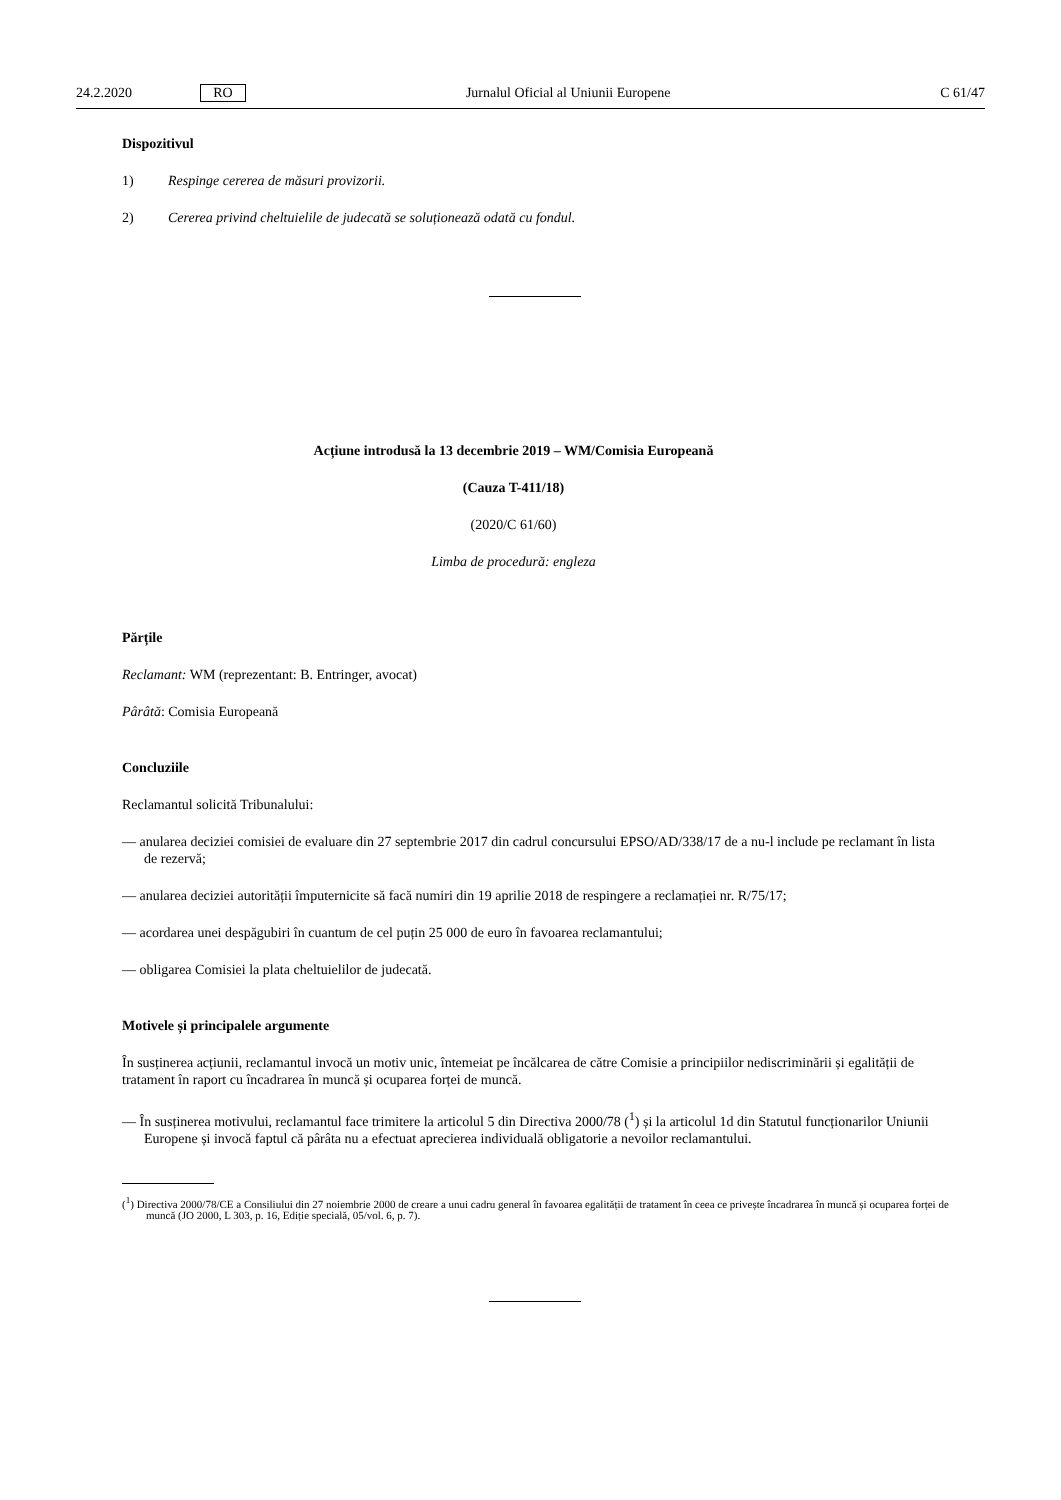24.2.2020 RO Jurnalul Oficial al Uniunii Europene C 61/47
Dispozitivul
1) Respinge cererea de măsuri provizorii.
2) Cererea privind cheltuielile de judecată se soluționează odată cu fondul.
Acțiune introdusă la 13 decembrie 2019 – WM/Comisia Europeană
(Cauza T-411/18)
(2020/C 61/60)
Limba de procedură: engleza
Părțile
Reclamant: WM (reprezentant: B. Entringer, avocat)
Pârâtă: Comisia Europeană
Concluziile
Reclamantul solicită Tribunalului:
— anularea deciziei comisiei de evaluare din 27 septembrie 2017 din cadrul concursului EPSO/AD/338/17 de a nu-l include pe reclamant în lista de rezervă;
— anularea deciziei autorității împuternicite să facă numiri din 19 aprilie 2018 de respingere a reclamației nr. R/75/17;
— acordarea unei despăgubiri în cuantum de cel puțin 25 000 de euro în favoarea reclamantului;
— obligarea Comisiei la plata cheltuielilor de judecată.
Motivele și principalele argumente
În susținerea acțiunii, reclamantul invocă un motiv unic, întemeiat pe încălcarea de către Comisie a principiilor nediscriminării și egalității de tratament în raport cu încadrarea în muncă și ocuparea forței de muncă.
— În susținerea motivului, reclamantul face trimitere la articolul 5 din Directiva 2000/78 (<sup>1</sup>) și la articolul 1d din Statutul funcționarilor Uniunii Europene și invocă faptul că pârâta nu a efectuat aprecierea individuală obligatorie a nevoilor reclamantului.
(<sup>1</sup>) Directiva 2000/78/CE a Consiliului din 27 noiembrie 2000 de creare a unui cadru general în favoarea egalității de tratament în ceea ce privește încadrarea în muncă și ocuparea forței de muncă (JO 2000, L 303, p. 16, Ediție specială, 05/vol. 6, p. 7).